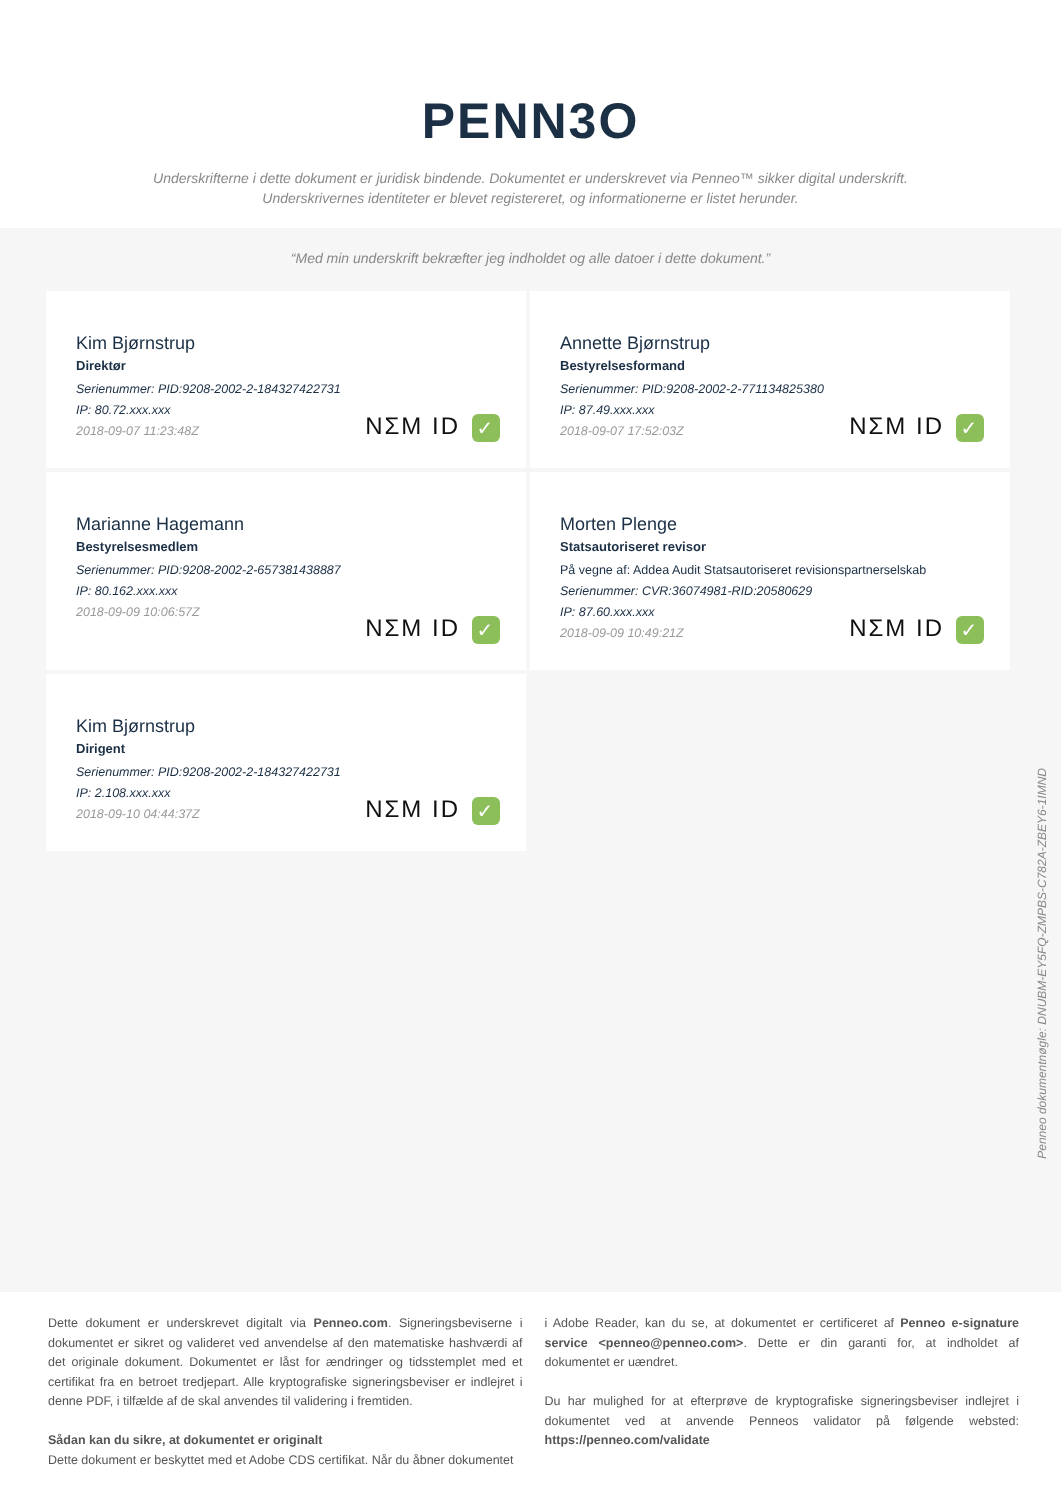PENN3O
Underskrifterne i dette dokument er juridisk bindende. Dokumentet er underskrevet via Penneo™ sikker digital underskrift.
Underskrivernes identiteter er blevet registereret, og informationerne er listet herunder.
“Med min underskrift bekræfter jeg indholdet og alle datoer i dette dokument.”
Kim Bjørnstrup
Direktør
Serienummer: PID:9208-2002-2-184327422731
IP: 80.72.xxx.xxx
2018-09-07 11:23:48Z
NΣM ID ✓
Annette Bjørnstrup
Bestyrelsesformand
Serienummer: PID:9208-2002-2-771134825380
IP: 87.49.xxx.xxx
2018-09-07 17:52:03Z
NΣM ID ✓
Marianne Hagemann
Bestyrelsesmedlem
Serienummer: PID:9208-2002-2-657381438887
IP: 80.162.xxx.xxx
2018-09-09 10:06:57Z
NΣM ID ✓
Morten Plenge
Statsautoriseret revisor
På vegne af: Addea Audit Statsautoriseret revisionspartnerselskab
Serienummer: CVR:36074981-RID:20580629
IP: 87.60.xxx.xxx
2018-09-09 10:49:21Z
NΣM ID ✓
Kim Bjørnstrup
Dirigent
Serienummer: PID:9208-2002-2-184327422731
IP: 2.108.xxx.xxx
2018-09-10 04:44:37Z
NΣM ID ✓
Penneo dokumentnøgle: DNUBM-EY5FQ-ZMPBS-C782A-ZBEY6-1IMND
Dette dokument er underskrevet digitalt via Penneo.com. Signeringsbeviserne i dokumentet er sikret og valideret ved anvendelse af den matematiske hashværdi af det originale dokument. Dokumentet er låst for ændringer og tidsstemplet med et certifikat fra en betroet tredjepart. Alle kryptografiske signeringsbeviser er indlejret i denne PDF, i tilfælde af de skal anvendes til validering i fremtiden.
Sådan kan du sikre, at dokumentet er originalt
Dette dokument er beskyttet med et Adobe CDS certifikat. Når du åbner dokumentet
i Adobe Reader, kan du se, at dokumentet er certificeret af Penneo e-signature service <penneo@penneo.com>. Dette er din garanti for, at indholdet af dokumentet er uændret.
Du har mulighed for at efterprøve de kryptografiske signeringsbeviser indlejret i dokumentet ved at anvende Penneos validator på følgende websted: https://penneo.com/validate